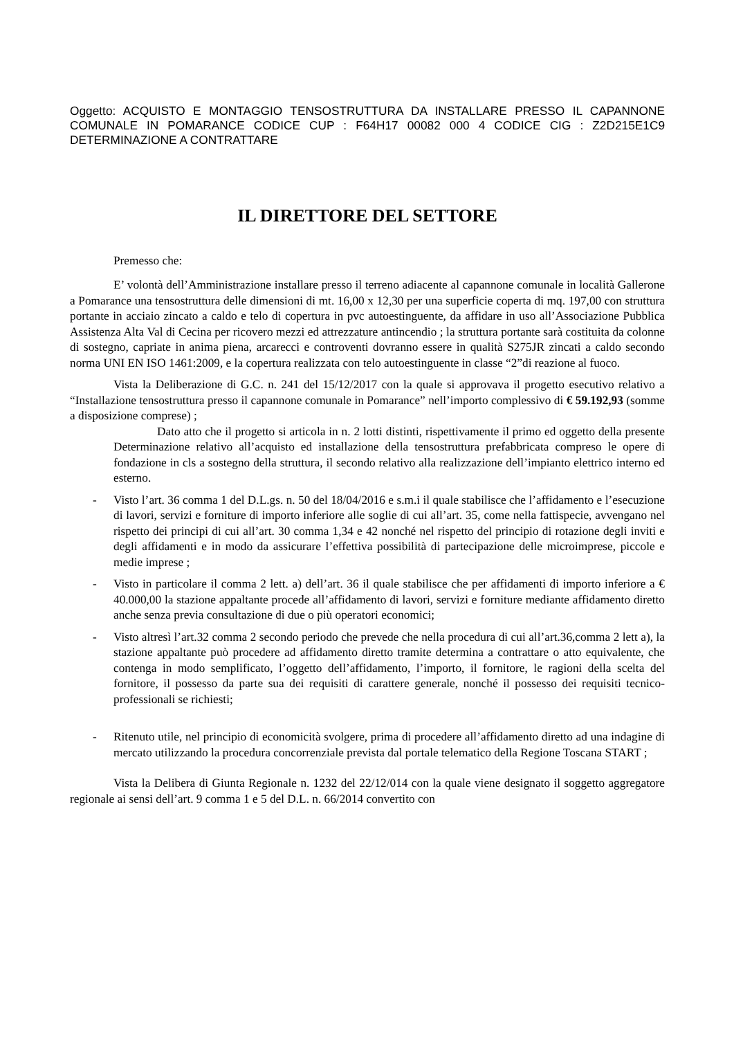Oggetto: ACQUISTO E MONTAGGIO TENSOSTRUTTURA DA INSTALLARE PRESSO IL CAPANNONE COMUNALE IN POMARANCE CODICE CUP : F64H17 00082 000 4 CODICE CIG : Z2D215E1C9 DETERMINAZIONE A CONTRATTARE
IL DIRETTORE DEL SETTORE
Premesso che:
E’ volontà dell’Amministrazione installare presso il terreno adiacente al capannone comunale in località Gallerone a Pomarance una tensostruttura delle dimensioni di mt. 16,00 x 12,30 per una superficie coperta di mq. 197,00 con struttura portante in acciaio zincato a caldo e telo di copertura in pvc autoestinguente, da affidare in uso all’Associazione Pubblica Assistenza Alta Val di Cecina per ricovero mezzi ed attrezzature antincendio ; la struttura portante sarà costituita da colonne di sostegno, capriate in anima piena, arcarecci e controventi dovranno essere in qualità S275JR zincati a caldo secondo norma UNI EN ISO 1461:2009, e la copertura realizzata con telo autoestinguente in classe “2”di reazione al fuoco.
Vista la Deliberazione di G.C. n. 241 del 15/12/2017 con la quale si approvava il progetto esecutivo relativo a “Installazione tensostruttura presso il capannone comunale in Pomarance” nell’importo complessivo di € 59.192,93 (somme a disposizione comprese) ;
Dato atto che il progetto si articola in n. 2 lotti distinti, rispettivamente il primo ed oggetto della presente Determinazione relativo all’acquisto ed installazione della tensostruttura prefabbricata compreso le opere di fondazione in cls a sostegno della struttura, il secondo relativo alla realizzazione dell’impianto elettrico interno ed esterno.
- Visto l’art. 36 comma 1 del D.L.gs. n. 50 del 18/04/2016 e s.m.i il quale stabilisce che l’affidamento e l’esecuzione di lavori, servizi e forniture di importo inferiore alle soglie di cui all’art. 35, come nella fattispecie, avvengano nel rispetto dei principi di cui all’art. 30 comma 1,34 e 42 nonché nel rispetto del principio di rotazione degli inviti e degli affidamenti e in modo da assicurare l’effettiva possibilità di partecipazione delle microimprese, piccole e medie imprese ;
- Visto in particolare il comma 2 lett. a) dell’art. 36 il quale stabilisce che per affidamenti di importo inferiore a € 40.000,00 la stazione appaltante procede all’affidamento di lavori, servizi e forniture mediante affidamento diretto anche senza previa consultazione di due o più operatori economici;
- Visto altresì l’art.32 comma 2 secondo periodo che prevede che nella procedura di cui all’art.36,comma 2 lett a), la stazione appaltante può procedere ad affidamento diretto tramite determina a contrattare o atto equivalente, che contenga in modo semplificato, l’oggetto dell’affidamento, l’importo, il fornitore, le ragioni della scelta del fornitore, il possesso da parte sua dei requisiti di carattere generale, nonché il possesso dei requisiti tecnico-professionali se richiesti;
- Ritenuto utile, nel principio di economicità svolgere, prima di procedere all’affidamento diretto ad una indagine di mercato utilizzando la procedura concorrenziale prevista dal portale telematico della Regione Toscana START ;
Vista la Delibera di Giunta Regionale n. 1232 del 22/12/014 con la quale viene designato il soggetto aggregatore regionale ai sensi dell’art. 9 comma 1 e 5 del D.L. n. 66/2014 convertito con